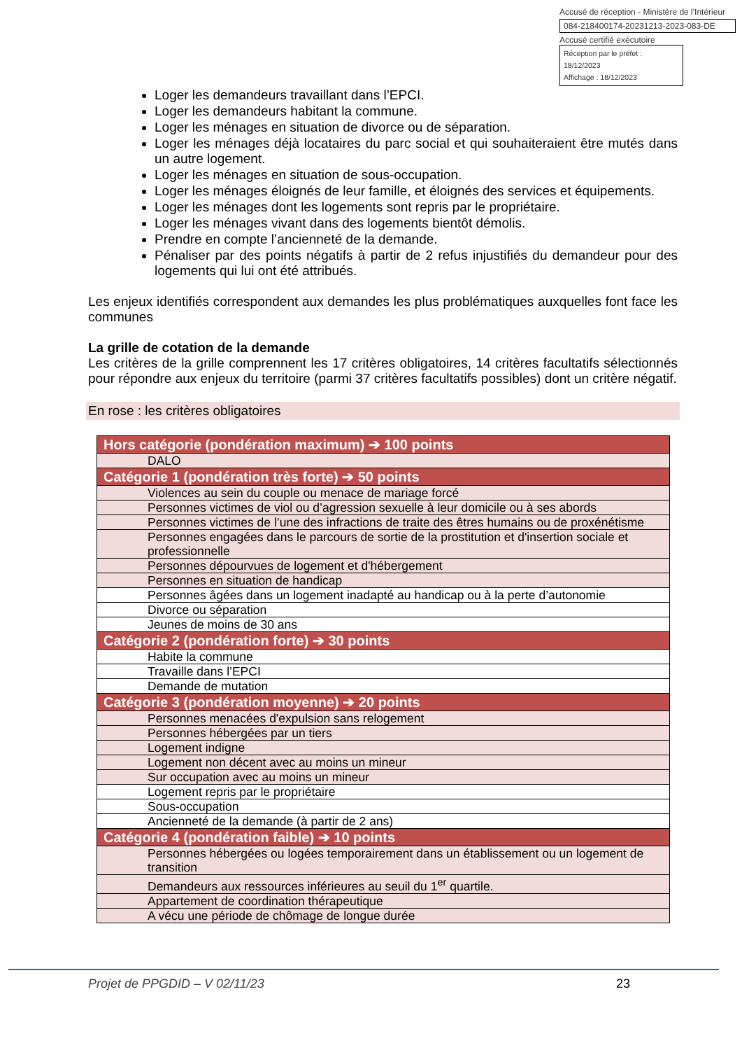Accusé de réception - Ministère de l'Intérieur
084-218400174-20231213-2023-083-DE
Accusé certifié exécutoire
Réception par le préfet : 18/12/2023
Affichage : 18/12/2023
Loger les demandeurs travaillant dans l’EPCI.
Loger les demandeurs habitant la commune.
Loger les ménages en situation de divorce ou de séparation.
Loger les ménages déjà locataires du parc social et qui souhaiteraient être mutés dans un autre logement.
Loger les ménages en situation de sous-occupation.
Loger les ménages éloignés de leur famille, et éloignés des services et équipements.
Loger les ménages dont les logements sont repris par le propriétaire.
Loger les ménages vivant dans des logements bientôt démolis.
Prendre en compte l’ancienneté de la demande.
Pénaliser par des points négatifs à partir de 2 refus injustifiés du demandeur pour des logements qui lui ont été attribués.
Les enjeux identifiés correspondent aux demandes les plus problématiques auxquelles font face les communes
La grille de cotation de la demande
Les critères de la grille comprennent les 17 critères obligatoires, 14 critères facultatifs sélectionnés pour répondre aux enjeux du territoire (parmi 37 critères facultatifs possibles) dont un critère négatif.
En rose : les critères obligatoires
| Hors catégorie (pondération maximum) ➔ 100 points |
| DALO |
| Catégorie 1 (pondération très forte) ➔ 50 points |
| Violences au sein du couple ou menace de mariage forcé |
| Personnes victimes de viol ou d’agression sexuelle à leur domicile ou à ses abords |
| Personnes victimes de l’une des infractions de traite des êtres humains ou de proxénétisme |
| Personnes engagées dans le parcours de sortie de la prostitution et d'insertion sociale et professionnelle |
| Personnes dépourvues de logement et d'hébergement |
| Personnes en situation de handicap |
| Personnes âgées dans un logement inadapté au handicap ou à la perte d’autonomie |
| Divorce ou séparation |
| Jeunes de moins de 30 ans |
| Catégorie 2 (pondération forte) ➔ 30 points |
| Habite la commune |
| Travaille dans l’EPCI |
| Demande de mutation |
| Catégorie 3 (pondération moyenne) ➔ 20 points |
| Personnes menacées d'expulsion sans relogement |
| Personnes hébergées par un tiers |
| Logement indigne |
| Logement non décent avec au moins un mineur |
| Sur occupation avec au moins un mineur |
| Logement repris par le propriétaire |
| Sous-occupation |
| Ancienneté de la demande (à partir de 2 ans) |
| Catégorie 4 (pondération faible) ➔ 10 points |
| Personnes hébergées ou logées temporairement dans un établissement ou un logement de transition |
| Demandeurs aux ressources inférieures au seuil du 1<sup>er</sup> quartile. |
| Appartement de coordination thérapeutique |
| A vécu une période de chômage de longue durée |
Projet de PPGDID – V 02/11/23 23